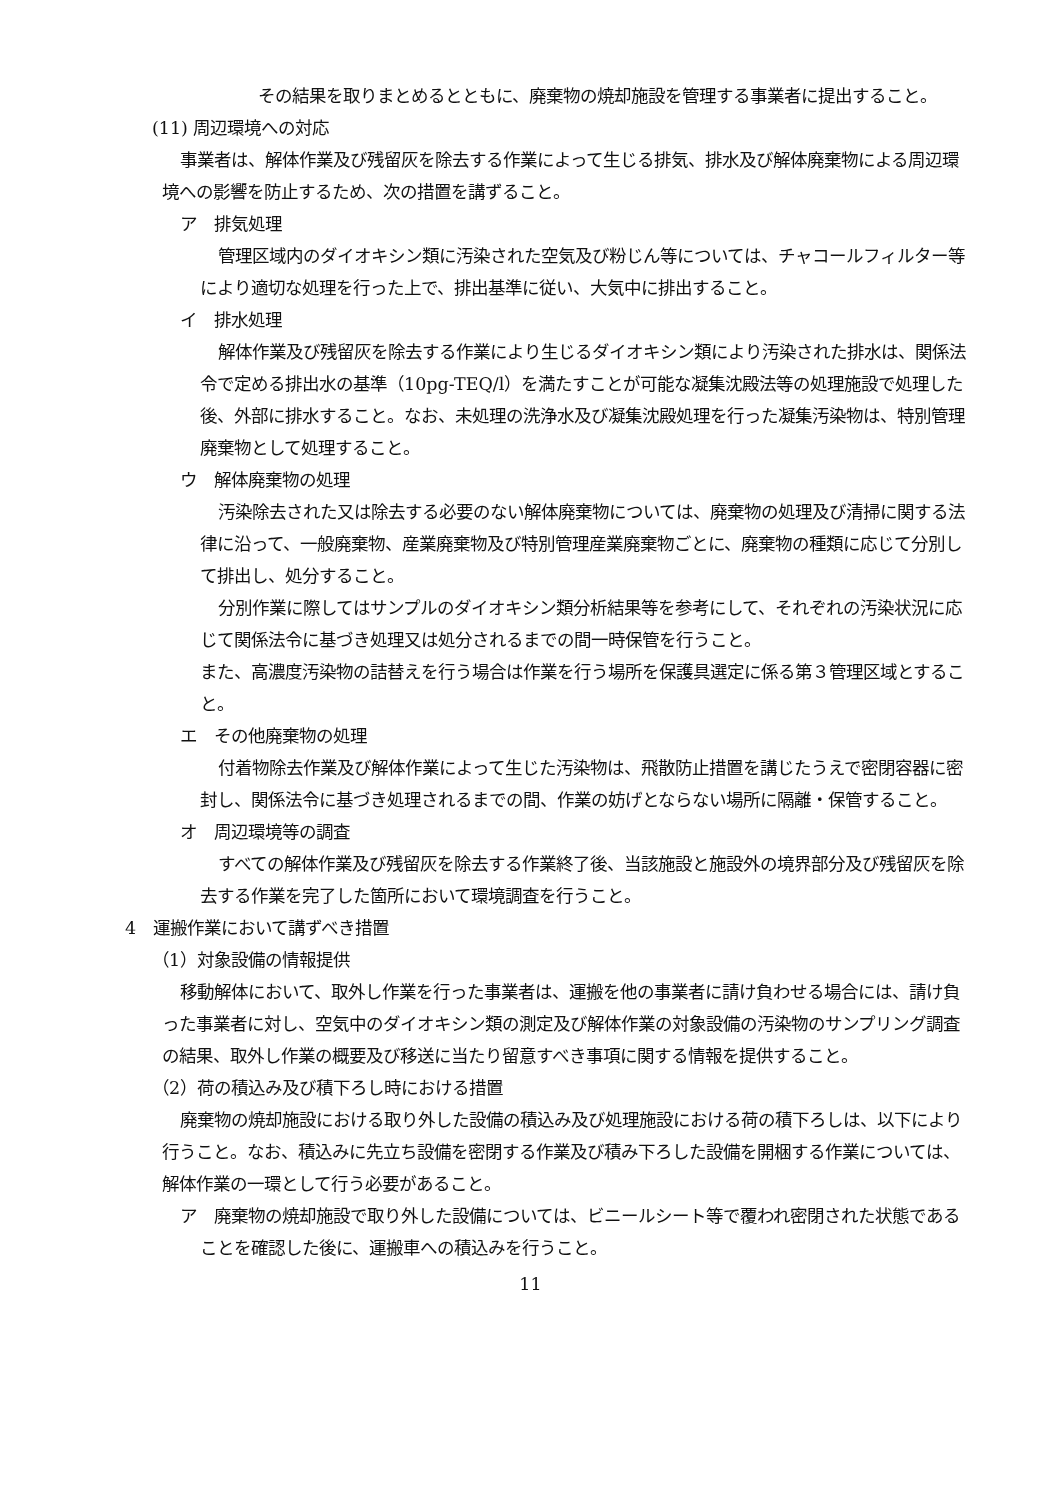その結果を取りまとめるとともに、廃棄物の焼却施設を管理する事業者に提出すること。
(11) 周辺環境への対応
事業者は、解体作業及び残留灰を除去する作業によって生じる排気、排水及び解体廃棄物による周辺環境への影響を防止するため、次の措置を講ずること。
ア　排気処理
管理区域内のダイオキシン類に汚染された空気及び粉じん等については、チャコールフィルター等により適切な処理を行った上で、排出基準に従い、大気中に排出すること。
イ　排水処理
解体作業及び残留灰を除去する作業により生じるダイオキシン類により汚染された排水は、関係法令で定める排出水の基準（10pg-TEQ/l）を満たすことが可能な凝集沈殿法等の処理施設で処理した後、外部に排水すること。なお、未処理の洗浄水及び凝集沈殿処理を行った凝集汚染物は、特別管理廃棄物として処理すること。
ウ　解体廃棄物の処理
汚染除去された又は除去する必要のない解体廃棄物については、廃棄物の処理及び清掃に関する法律に沿って、一般廃棄物、産業廃棄物及び特別管理産業廃棄物ごとに、廃棄物の種類に応じて分別して排出し、処分すること。
分別作業に際してはサンプルのダイオキシン類分析結果等を参考にして、それぞれの汚染状況に応じて関係法令に基づき処理又は処分されるまでの間一時保管を行うこと。
また、高濃度汚染物の詰替えを行う場合は作業を行う場所を保護具選定に係る第３管理区域とすること。
エ　その他廃棄物の処理
付着物除去作業及び解体作業によって生じた汚染物は、飛散防止措置を講じたうえで密閉容器に密封し、関係法令に基づき処理されるまでの間、作業の妨げとならない場所に隔離・保管すること。
オ　周辺環境等の調査
すべての解体作業及び残留灰を除去する作業終了後、当該施設と施設外の境界部分及び残留灰を除去する作業を完了した箇所において環境調査を行うこと。
4　運搬作業において講ずべき措置
（1）対象設備の情報提供
移動解体において、取外し作業を行った事業者は、運搬を他の事業者に請け負わせる場合には、請け負った事業者に対し、空気中のダイオキシン類の測定及び解体作業の対象設備の汚染物のサンプリング調査の結果、取外し作業の概要及び移送に当たり留意すべき事項に関する情報を提供すること。
（2）荷の積込み及び積下ろし時における措置
廃棄物の焼却施設における取り外した設備の積込み及び処理施設における荷の積下ろしは、以下により行うこと。なお、積込みに先立ち設備を密閉する作業及び積み下ろした設備を開梱する作業については、解体作業の一環として行う必要があること。
ア　廃棄物の焼却施設で取り外した設備については、ビニールシート等で覆われ密閉された状態であることを確認した後に、運搬車への積込みを行うこと。
11